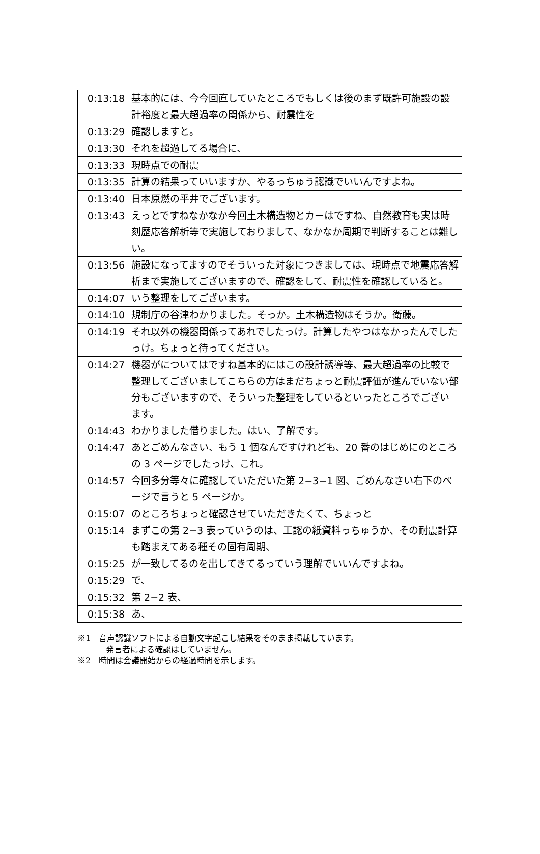| 0:13:18 | 基本的には、今今回直していたところでもしくは後のまず既許可施設の設計裕度と最大超過率の関係から、耐震性を |
| 0:13:29 | 確認しますと。 |
| 0:13:30 | それを超過してる場合に、 |
| 0:13:33 | 現時点での耐震 |
| 0:13:35 | 計算の結果っていいますか、やるっちゅう認識でいいんですよね。 |
| 0:13:40 | 日本原燃の平井でございます。 |
| 0:13:43 | えっとですねなかなか今回土木構造物とカーはですね、自然教育も実は時刻歴応答解析等で実施しておりまして、なかなか周期で判断することは難しい。 |
| 0:13:56 | 施設になってますのでそういった対象につきましては、現時点で地震応答解析まで実施してございますので、確認をして、耐震性を確認していると。 |
| 0:14:07 | いう整理をしてございます。 |
| 0:14:10 | 規制庁の谷津わかりました。そっか。土木構造物はそうか。衛藤。 |
| 0:14:19 | それ以外の機器関係ってあれでしたっけ。計算したやつはなかったんでしたっけ。ちょっと待ってください。 |
| 0:14:27 | 機器がについてはですね基本的にはこの設計誘導等、最大超過率の比較で整理してございましてこちらの方はまだちょっと耐震評価が進んでいない部分もございますので、そういった整理をしているといったところでございます。 |
| 0:14:43 | わかりました借りました。はい、了解です。 |
| 0:14:47 | あとごめんなさい、もう 1 個なんですけれども、20 番のはじめにのところの 3 ページでしたっけ、これ。 |
| 0:14:57 | 今回多分等々に確認していただいた第 2−3−1 図、ごめんなさい右下のページで言うと 5 ページか。 |
| 0:15:07 | のところちょっと確認させていただきたくて、ちょっと |
| 0:15:14 | まずこの第 2−3 表っていうのは、工認の紙資料っちゅうか、その耐震計算も踏まえてある種その固有周期、 |
| 0:15:25 | が一致してるのを出してきてるっていう理解でいいんですよね。 |
| 0:15:29 | で、 |
| 0:15:32 | 第 2−2 表、 |
| 0:15:38 | あ、 |
※1　音声認識ソフトによる自動文字起こし結果をそのまま掲載しています。
発言者による確認はしていません。
※2　時間は会議開始からの経過時間を示します。